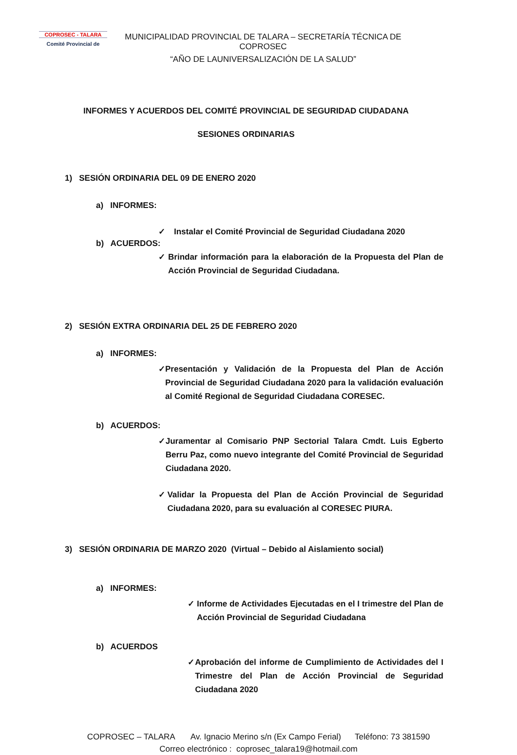COPROSEC - TALARA
Comité Provincial de
MUNICIPALIDAD PROVINCIAL DE TALARA – SECRETARÍA TÉCNICA DE COPROSEC
“AÑO DE LAUNIVERSALIZACIÓN DE LA SALUD”
INFORMES Y ACUERDOS DEL COMITÉ PROVINCIAL DE SEGURIDAD CIUDADANA
SESIONES ORDINARIAS
1) SESIÓN ORDINARIA DEL 09 DE ENERO 2020
a) INFORMES:
✓ Instalar el Comité Provincial de Seguridad Ciudadana 2020
b) ACUERDOS:
✓ Brindar información para la elaboración de la Propuesta del Plan de Acción Provincial de Seguridad Ciudadana.
2) SESIÓN EXTRA ORDINARIA DEL 25 DE FEBRERO 2020
a) INFORMES:
✓ Presentación y Validación de la Propuesta del Plan de Acción Provincial de Seguridad Ciudadana 2020 para la validación evaluación al Comité Regional de Seguridad Ciudadana CORESEC.
b) ACUERDOS:
✓ Juramentar al Comisario PNP Sectorial Talara Cmdt. Luis Egberto Berru Paz, como nuevo integrante del Comité Provincial de Seguridad Ciudadana 2020.
✓ Validar la Propuesta del Plan de Acción Provincial de Seguridad Ciudadana 2020, para su evaluación al CORESEC PIURA.
3) SESIÓN ORDINARIA DE MARZO 2020 (Virtual – Debido al Aislamiento social)
a) INFORMES:
✓ Informe de Actividades Ejecutadas en el I trimestre del Plan de Acción Provincial de Seguridad Ciudadana
b) ACUERDOS
✓ Aprobación del informe de Cumplimiento de Actividades del I Trimestre del Plan de Acción Provincial de Seguridad Ciudadana 2020
COPROSEC – TALARA Av. Ignacio Merino s/n (Ex Campo Ferial) Teléfono: 73 381590
Correo electrónico : coprosec_talara19@hotmail.com